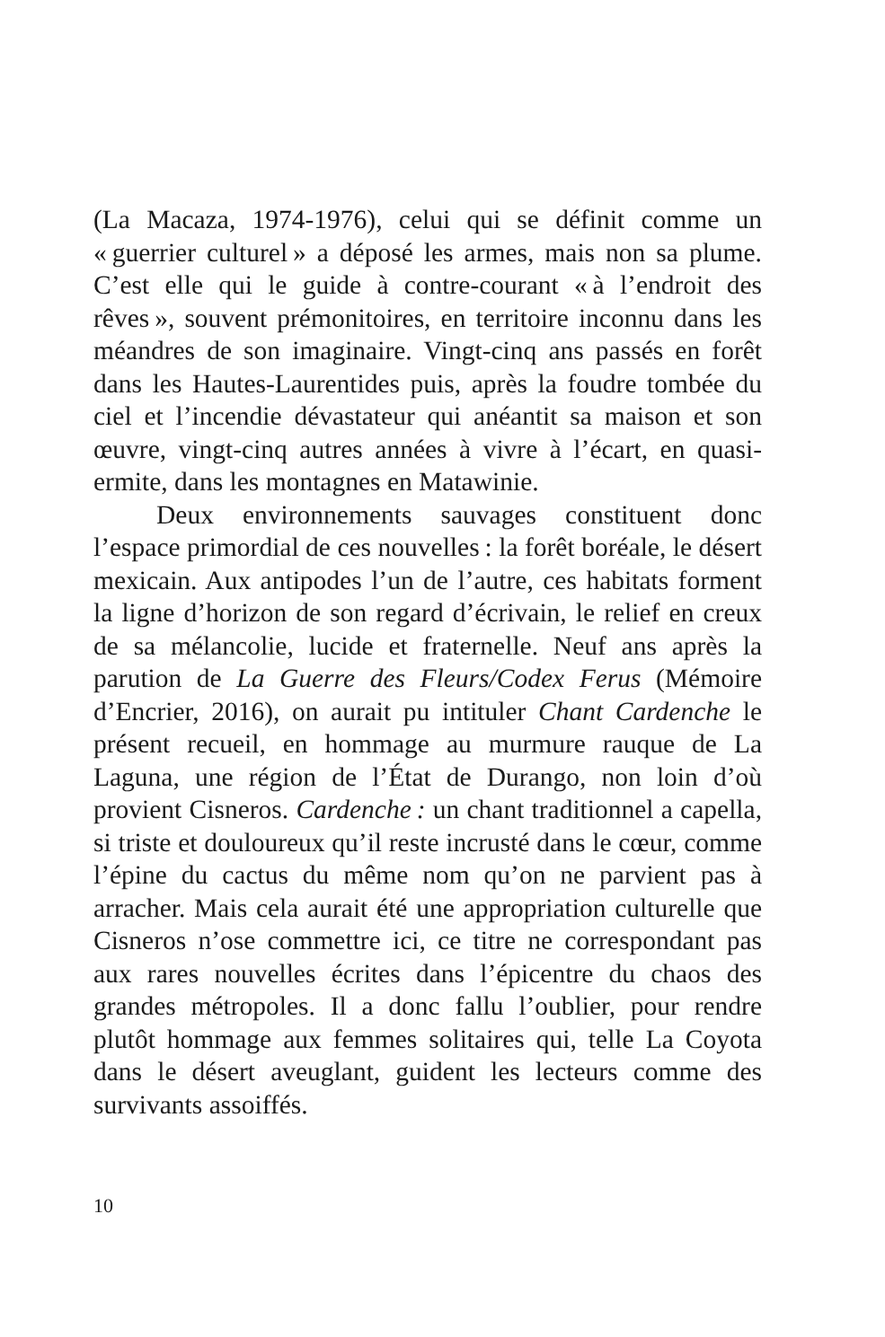(La Macaza, 1974-1976), celui qui se définit comme un « guerrier culturel » a déposé les armes, mais non sa plume. C’est elle qui le guide à contre-courant « à l’endroit des rêves », souvent prémonitoires, en territoire inconnu dans les méandres de son imaginaire. Vingt-cinq ans passés en forêt dans les Hautes-Laurentides puis, après la foudre tombée du ciel et l’incendie dévastateur qui anéantit sa maison et son œuvre, vingt-cinq autres années à vivre à l’écart, en quasi-ermite, dans les montagnes en Matawinie.
Deux environnements sauvages constituent donc l’espace primordial de ces nouvelles : la forêt boréale, le désert mexicain. Aux antipodes l’un de l’autre, ces habitats forment la ligne d’horizon de son regard d’écrivain, le relief en creux de sa mélancolie, lucide et fraternelle. Neuf ans après la parution de La Guerre des Fleurs/Codex Ferus (Mémoire d’Encrier, 2016), on aurait pu intituler Chant Cardenche le présent recueil, en hommage au murmure rauque de La Laguna, une région de l’État de Durango, non loin d’où provient Cisneros. Cardenche : un chant traditionnel a capella, si triste et douloureux qu’il reste incrusté dans le cœur, comme l’épine du cactus du même nom qu’on ne parvient pas à arracher. Mais cela aurait été une appropriation culturelle que Cisneros n’ose commettre ici, ce titre ne correspondant pas aux rares nouvelles écrites dans l’épicentre du chaos des grandes métropoles. Il a donc fallu l’oublier, pour rendre plutôt hommage aux femmes solitaires qui, telle La Coyota dans le désert aveuglant, guident les lecteurs comme des survivants assoiffés.
10